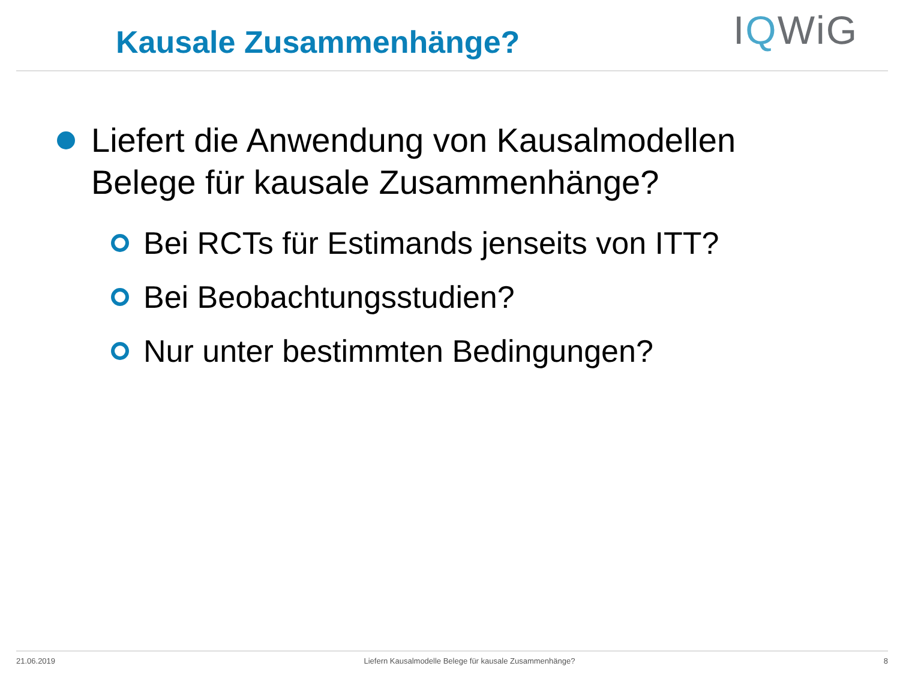Kausale Zusammenhänge?
IQWiG
Liefert die Anwendung von Kausalmodellen
Belege für kausale Zusammenhänge?
Bei RCTs für Estimands jenseits von ITT?
Bei Beobachtungsstudien?
Nur unter bestimmten Bedingungen?
21.06.2019 Liefern Kausalmodelle Belege für kausale Zusammenhänge? 8